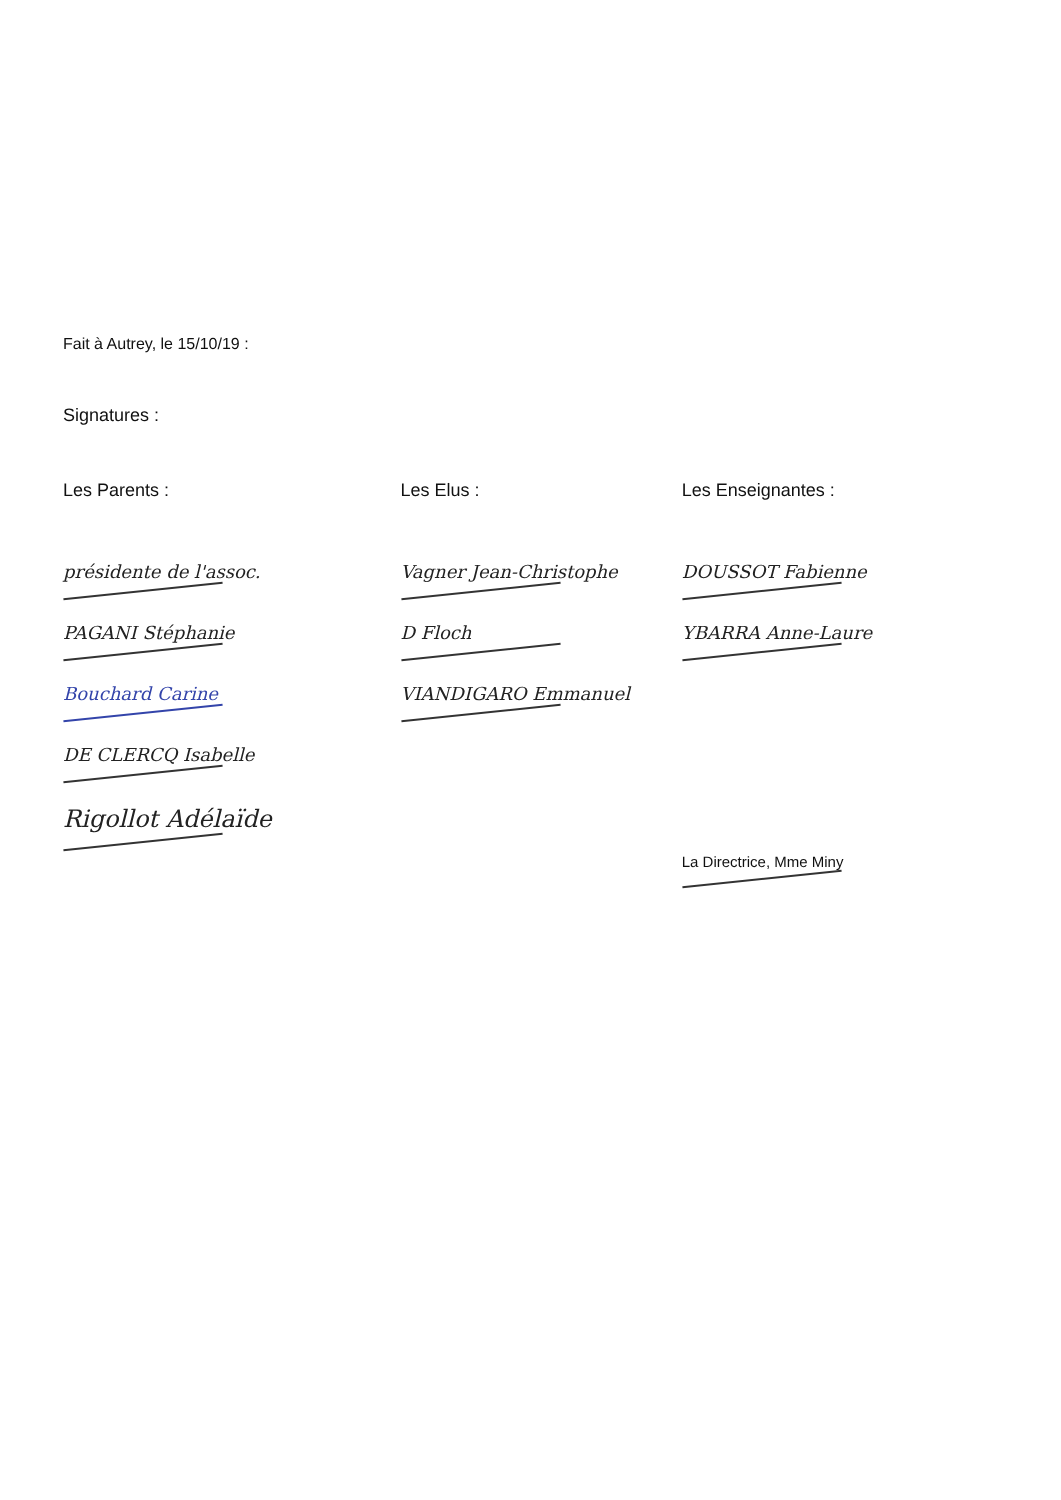Fait à Autrey, le 15/10/19 :
Signatures :
Les Parents :
présidente de l'assoc.
PAGANI Stéphanie
Bouchard Carine
DE CLERCQ Isabelle
Rigollot Adélaïde
Les Elus :
Vagner Jean-Christophe
D Floch
VIANDIGARO Emmanuel
Les Enseignantes :
DOUSSOT Fabienne
YBARRA Anne-Laure
La Directrice, Mme Miny